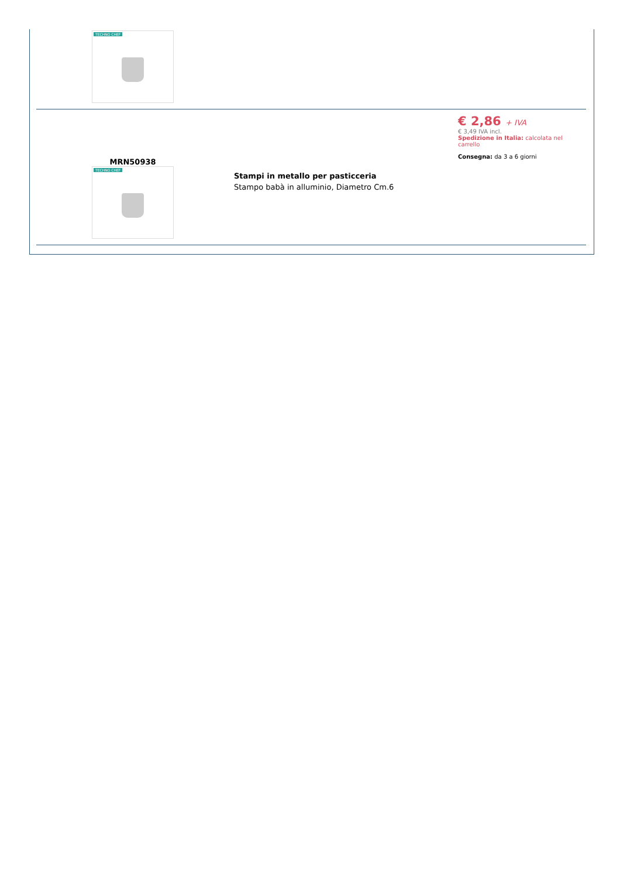| TECHNO CHEF | | |
| MRN50938 TECHNO CHEF | Stampi in metallo per pasticceria Stampo babà in alluminio, Diametro Cm.6 | € 2,86 + IVA € 3,49 IVA incl. Spedizione in Italia: calcolata nel carrello Consegna: da 3 a 6 giorni |